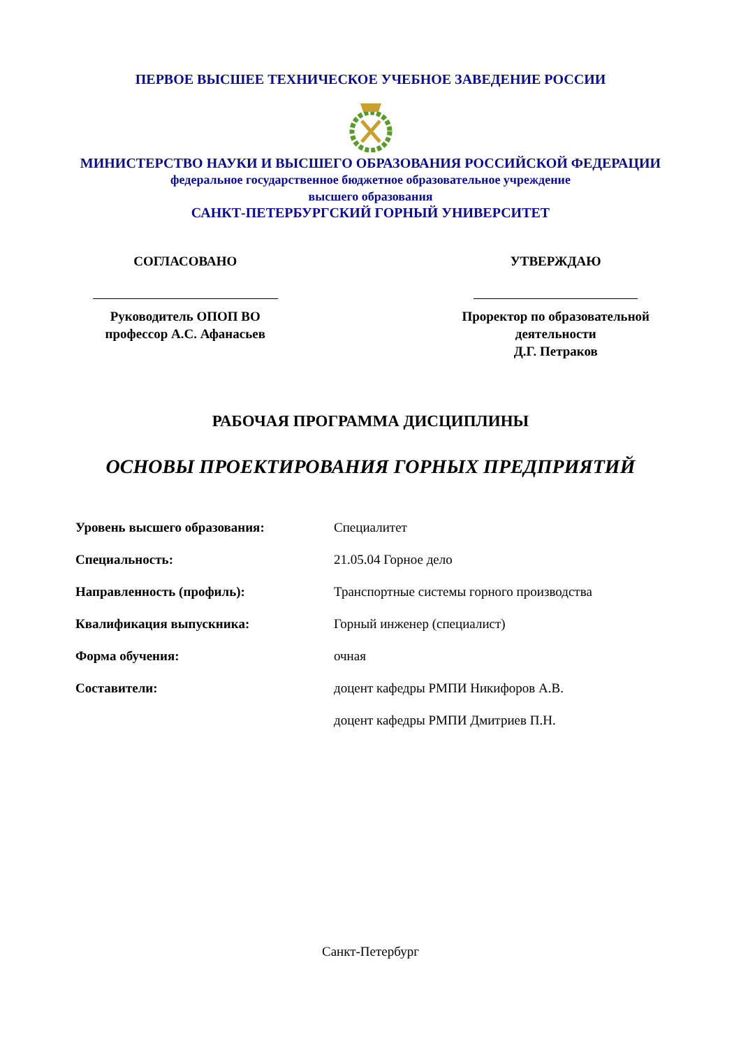ПЕРВОЕ ВЫСШЕЕ ТЕХНИЧЕСКОЕ УЧЕБНОЕ ЗАВЕДЕНИЕ РОССИИ
МИНИСТЕРСТВО НАУКИ И ВЫСШЕГО ОБРАЗОВАНИЯ РОССИЙСКОЙ ФЕДЕРАЦИИ
федеральное государственное бюджетное образовательное учреждение
высшего образования
САНКТ-ПЕТЕРБУРГСКИЙ ГОРНЫЙ УНИВЕРСИТЕТ
СОГЛАСОВАНО
Руководитель ОПОП ВО
профессор А.С. Афанасьев
УТВЕРЖДАЮ
Проректор по образовательной
деятельности
Д.Г. Петраков
РАБОЧАЯ ПРОГРАММА ДИСЦИПЛИНЫ
ОСНОВЫ ПРОЕКТИРОВАНИЯ ГОРНЫХ ПРЕДПРИЯТИЙ
| Уровень высшего образования: | Специалитет |
| Специальность: | 21.05.04 Горное дело |
| Направленность (профиль): | Транспортные системы горного производства |
| Квалификация выпускника: | Горный инженер (специалист) |
| Форма обучения: | очная |
| Составители: | доцент кафедры РМПИ Никифоров А.В. |
| | доцент кафедры РМПИ Дмитриев П.Н. |
Санкт-Петербург